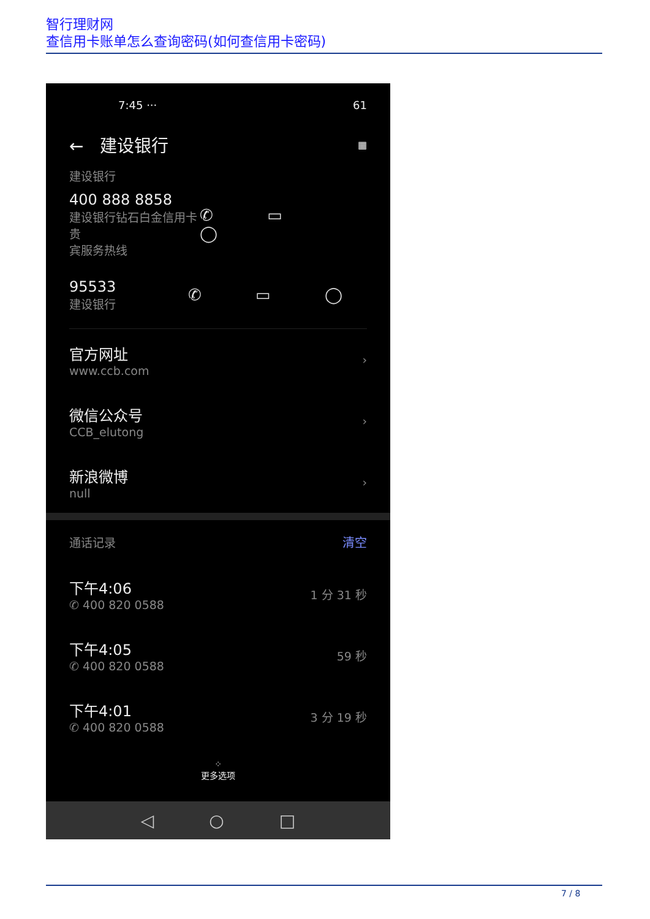智行理财网
查信用卡账单怎么查询密码(如何查信用卡密码)
7:45 ··· 61
← 建设银行 ▦
建设银行
400 888 8858
建设银行钻石白金信用卡贵
宾服务热线
✆ ▭ ◯
95533
建设银行
✆ ▭ ◯
官方网址
www.ccb.com
›
微信公众号
CCB_elutong
›
新浪微博
null
›
通话记录 清空
下午4:06
✆ 400 820 0588
1 分 31 秒
下午4:05
✆ 400 820 0588
59 秒
下午4:01
✆ 400 820 0588
3 分 19 秒
⁘
更多选项
◁ ○ □
7 / 8